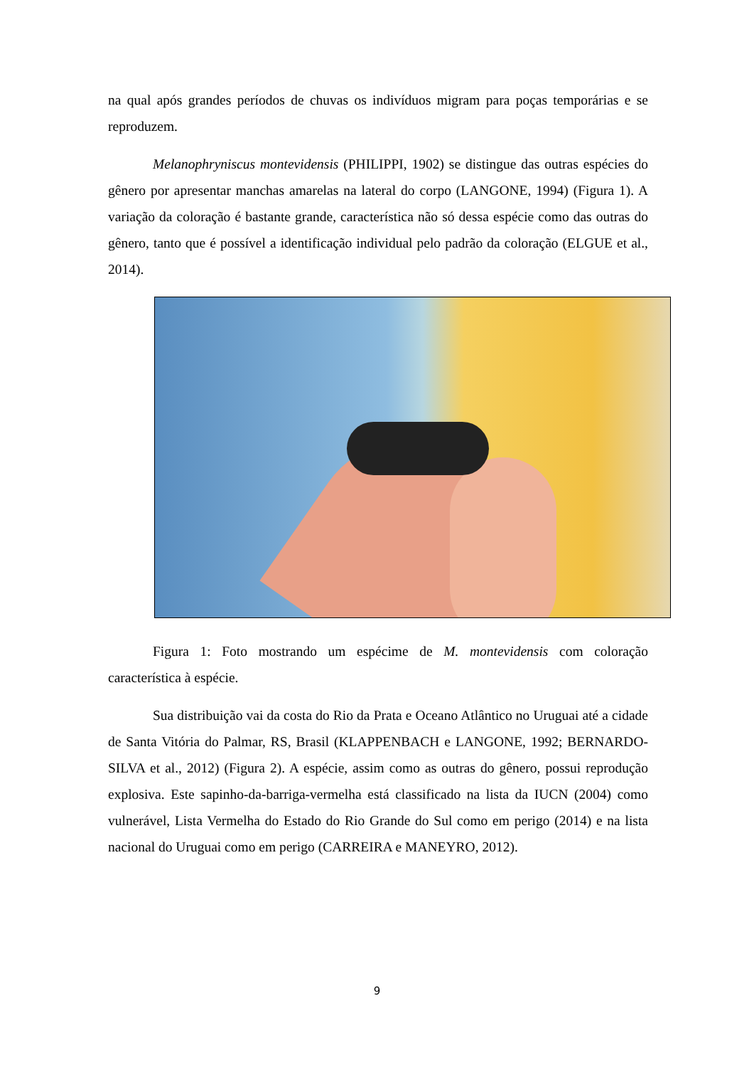na qual após grandes períodos de chuvas os indivíduos migram para poças temporárias e se reproduzem.
Melanophryniscus montevidensis (PHILIPPI, 1902) se distingue das outras espécies do gênero por apresentar manchas amarelas na lateral do corpo (LANGONE, 1994) (Figura 1). A variação da coloração é bastante grande, característica não só dessa espécie como das outras do gênero, tanto que é possível a identificação individual pelo padrão da coloração (ELGUE et al., 2014).
Figura 1: Foto mostrando um espécime de M. montevidensis com coloração característica à espécie.
Sua distribuição vai da costa do Rio da Prata e Oceano Atlântico no Uruguai até a cidade de Santa Vitória do Palmar, RS, Brasil (KLAPPENBACH e LANGONE, 1992; BERNARDO-SILVA et al., 2012) (Figura 2). A espécie, assim como as outras do gênero, possui reprodução explosiva. Este sapinho-da-barriga-vermelha está classificado na lista da IUCN (2004) como vulnerável, Lista Vermelha do Estado do Rio Grande do Sul como em perigo (2014) e na lista nacional do Uruguai como em perigo (CARREIRA e MANEYRO, 2012).
9